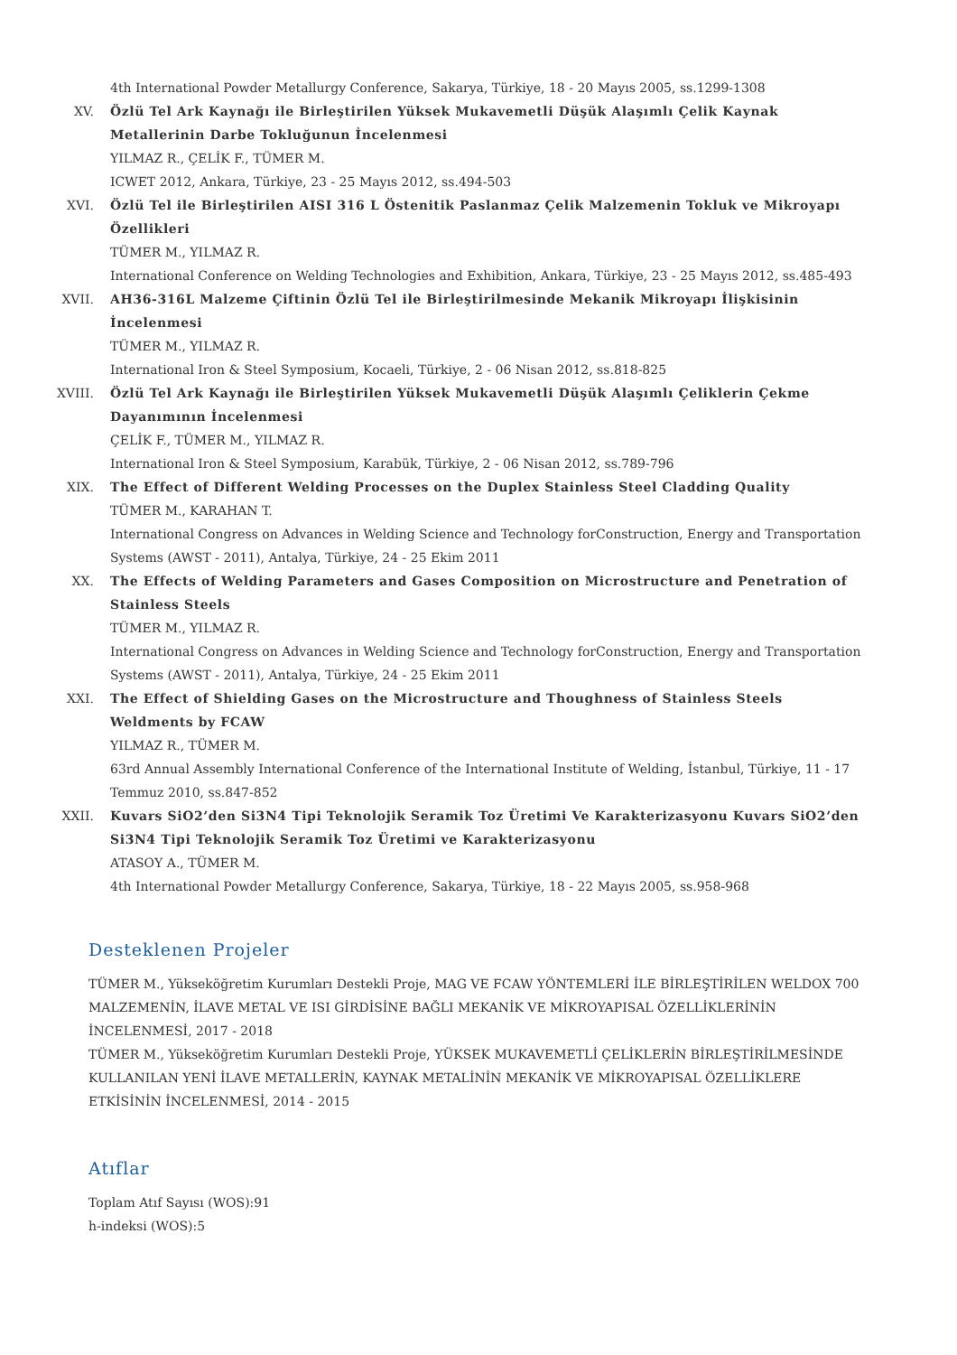4th International Powder Metallurgy Conference, Sakarya, Türkiye, 18 - 20 Mayıs 2005, ss.1299-1308
XV. Özlü Tel Ark Kaynağı ile Birleştirilen Yüksek Mukavemetli Düşük Alaşımlı Çelik Kaynak Metallerinin Darbe Tokluğunun İncelenmesi
YILMAZ R., ÇELİK F., TÜMER M.
ICWET 2012, Ankara, Türkiye, 23 - 25 Mayıs 2012, ss.494-503
XVI. Özlü Tel ile Birleştirilen AISI 316 L Östenitik Paslanmaz Çelik Malzemenin Tokluk ve Mikroyapı Özellikleri
TÜMER M., YILMAZ R.
International Conference on Welding Technologies and Exhibition, Ankara, Türkiye, 23 - 25 Mayıs 2012, ss.485-493
XVII. AH36-316L Malzeme Çiftinin Özlü Tel ile Birleştirilmesinde Mekanik Mikroyapı İlişkisinin İncelenmesi
TÜMER M., YILMAZ R.
International Iron & Steel Symposium, Kocaeli, Türkiye, 2 - 06 Nisan 2012, ss.818-825
XVIII. Özlü Tel Ark Kaynağı ile Birleştirilen Yüksek Mukavemetli Düşük Alaşımlı Çeliklerin Çekme Dayanımının İncelenmesi
ÇELİK F., TÜMER M., YILMAZ R.
International Iron & Steel Symposium, Karabük, Türkiye, 2 - 06 Nisan 2012, ss.789-796
XIX. The Effect of Different Welding Processes on the Duplex Stainless Steel Cladding Quality
TÜMER M., KARAHAN T.
International Congress on Advances in Welding Science and Technology forConstruction, Energy and Transportation Systems (AWST - 2011), Antalya, Türkiye, 24 - 25 Ekim 2011
XX. The Effects of Welding Parameters and Gases Composition on Microstructure and Penetration of Stainless Steels
TÜMER M., YILMAZ R.
International Congress on Advances in Welding Science and Technology forConstruction, Energy and Transportation Systems (AWST - 2011), Antalya, Türkiye, 24 - 25 Ekim 2011
XXI. The Effect of Shielding Gases on the Microstructure and Thoughness of Stainless Steels Weldments by FCAW
YILMAZ R., TÜMER M.
63rd Annual Assembly International Conference of the International Institute of Welding, İstanbul, Türkiye, 11 - 17 Temmuz 2010, ss.847-852
XXII. Kuvars SiO2’den Si3N4 Tipi Teknolojik Seramik Toz Üretimi Ve Karakterizasyonu Kuvars SiO2’den Si3N4 Tipi Teknolojik Seramik Toz Üretimi ve Karakterizasyonu
ATASOY A., TÜMER M.
4th International Powder Metallurgy Conference, Sakarya, Türkiye, 18 - 22 Mayıs 2005, ss.958-968
Desteklenen Projeler
TÜMER M., Yükseköğretim Kurumları Destekli Proje, MAG VE FCAW YÖNTEMLERİ İLE BİRLEŞTİRİLEN WELDOX 700 MALZEMENİN, İLAVE METAL VE ISI GİRDİSİNE BAĞLI MEKANİK VE MİKROYAPISAL ÖZELLİKLERİNİN İNCELENMESİ, 2017 - 2018
TÜMER M., Yükseköğretim Kurumları Destekli Proje, YÜKSEK MUKAVEMETLİ ÇELİKLERİN BİRLEŞTİRİLMESİNDE KULLANILAN YENİ İLAVE METALLERİN, KAYNAK METALİNİN MEKANİK VE MİKROYAPISAL ÖZELLİKLERE ETKİSİNİN İNCELENMESİ, 2014 - 2015
Atıflar
Toplam Atıf Sayısı (WOS):91
h-indeksi (WOS):5